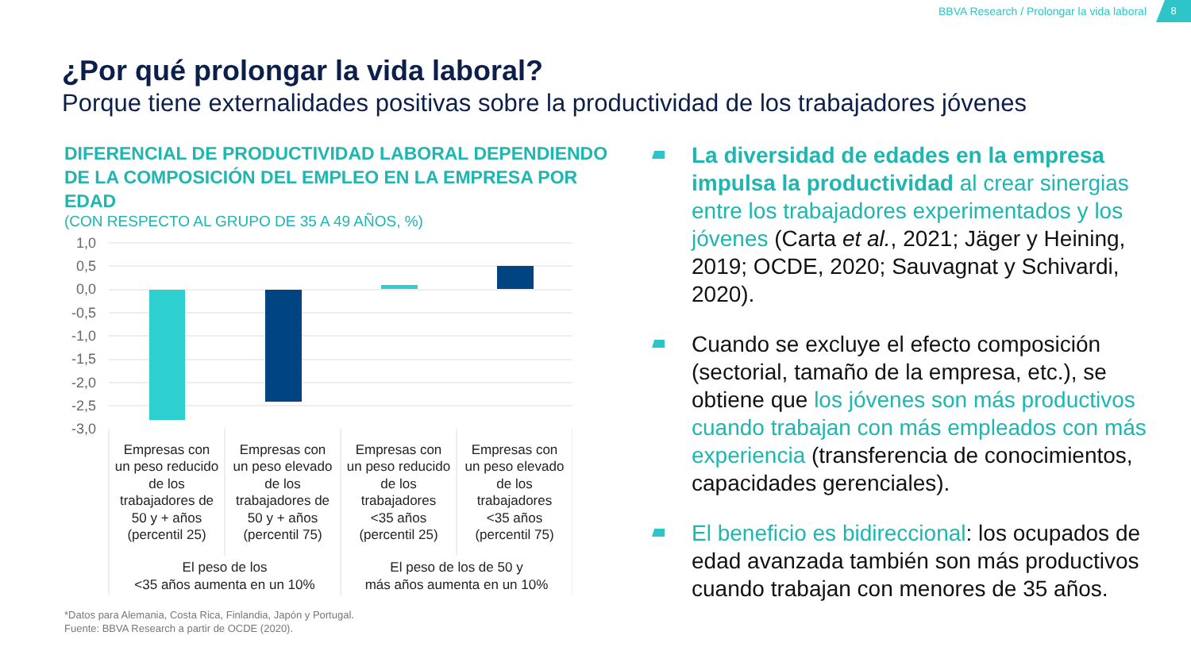BBVA Research / Prolongar la vida laboral 8
¿Por qué prolongar la vida laboral?
Porque tiene externalidades positivas sobre la productividad de los trabajadores jóvenes
DIFERENCIAL DE PRODUCTIVIDAD LABORAL DEPENDIENDO DE LA COMPOSICIÓN DEL EMPLEO EN LA EMPRESA POR EDAD
(CON RESPECTO AL GRUPO DE 35 A 49 AÑOS, %)
1,0
0,5
0,0
-0,5
-1,0
-1,5
-2,0
-2,5
-3,0
Empresas con
un peso reducido
de los
trabajadores de
50 y + años
(percentil 25)
Empresas con
un peso elevado
de los
trabajadores de
50 y + años
(percentil 75)
Empresas con
un peso reducido
de los
trabajadores
<35 años
(percentil 25)
Empresas con
un peso elevado
de los
trabajadores
<35 años
(percentil 75)
El peso de los
<35 años aumenta en un 10%
El peso de los de 50 y
más años aumenta en un 10%
*Datos para Alemania, Costa Rica, Finlandia, Japón y Portugal.
Fuente: BBVA Research a partir de OCDE (2020).
La diversidad de edades en la empresa impulsa la productividad al crear sinergias entre los trabajadores experimentados y los jóvenes (Carta et al., 2021; Jäger y Heining, 2019; OCDE, 2020; Sauvagnat y Schivardi, 2020).
Cuando se excluye el efecto composición (sectorial, tamaño de la empresa, etc.), se obtiene que los jóvenes son más productivos cuando trabajan con más empleados con más experiencia (transferencia de conocimientos, capacidades gerenciales).
El beneficio es bidireccional: los ocupados de edad avanzada también son más productivos cuando trabajan con menores de 35 años.